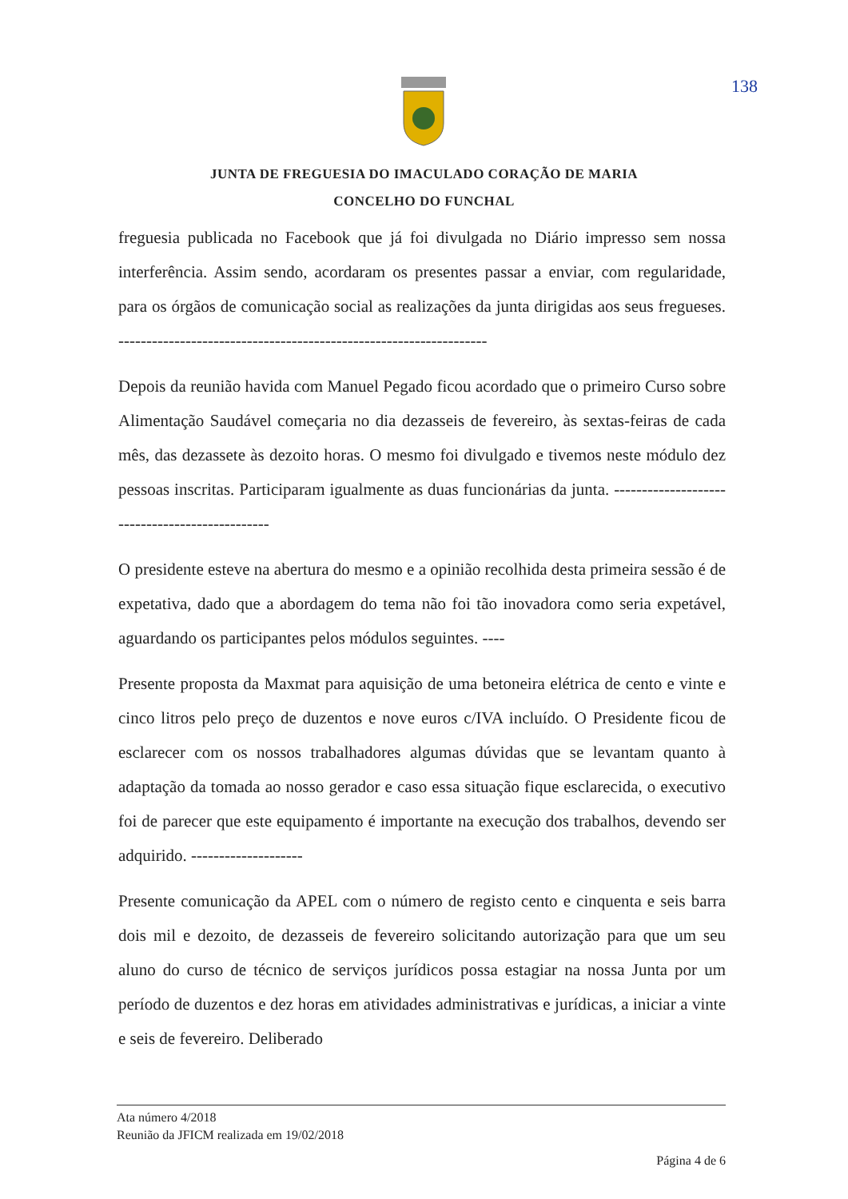138
JUNTA DE FREGUESIA DO IMACULADO CORAÇÃO DE MARIA
CONCELHO DO FUNCHAL
freguesia publicada no Facebook que já foi divulgada no Diário impresso sem nossa interferência. Assim sendo, acordaram os presentes passar a enviar, com regularidade, para os órgãos de comunicação social as realizações da junta dirigidas aos seus fregueses. ------------------------------------------------------------------
Depois da reunião havida com Manuel Pegado ficou acordado que o primeiro Curso sobre Alimentação Saudável começaria no dia dezasseis de fevereiro, às sextas-feiras de cada mês, das dezassete às dezoito horas. O mesmo foi divulgado e tivemos neste módulo dez pessoas inscritas. Participaram igualmente as duas funcionárias da junta. -----------------------------------------------
O presidente esteve na abertura do mesmo e a opinião recolhida desta primeira sessão é de expetativa, dado que a abordagem do tema não foi tão inovadora como seria expetável, aguardando os participantes pelos módulos seguintes. ----
Presente proposta da Maxmat para aquisição de uma betoneira elétrica de cento e vinte e cinco litros pelo preço de duzentos e nove euros c/IVA incluído. O Presidente ficou de esclarecer com os nossos trabalhadores algumas dúvidas que se levantam quanto à adaptação da tomada ao nosso gerador e caso essa situação fique esclarecida, o executivo foi de parecer que este equipamento é importante na execução dos trabalhos, devendo ser adquirido. --------------------
Presente comunicação da APEL com o número de registo cento e cinquenta e seis barra dois mil e dezoito, de dezasseis de fevereiro solicitando autorização para que um seu aluno do curso de técnico de serviços jurídicos possa estagiar na nossa Junta por um período de duzentos e dez horas em atividades administrativas e jurídicas, a iniciar a vinte e seis de fevereiro. Deliberado
Ata número 4/2018
Reunião da JFICM realizada em 19/02/2018
Página 4 de 6